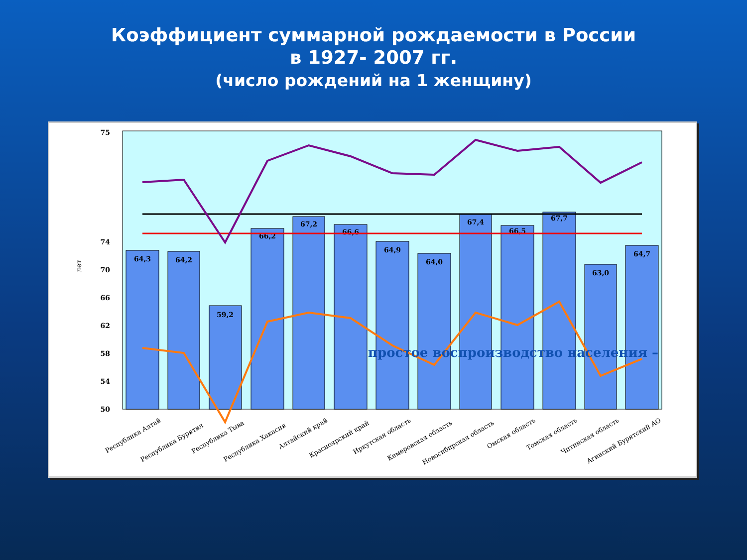Коэффициент суммарной рождаемости в России
в 1927- 2007 гг.
(число рождений на 1 женщину)
50
58
66
74
75
54
62
70
лет
64,3
64,2
59,2
66,2
67,2
66,6
64,9
64,0
67,4
66,5
67,7
63,0
64,7
простое воспроизводство населения –
Республика Алтай
Республика Бурятия
Республика Тыва
Республика Хакасия
Алтайский край
Красноярский край
Иркутская область
Кемеровская область
Новосибирская область
Омская область
Томская область
Читинская область
Агинский Бурятский АО